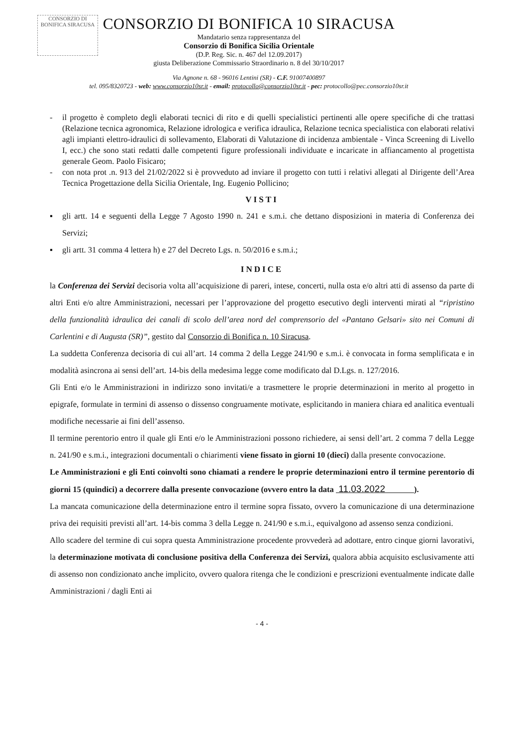CONSORZIO DI BONIFICA SIRACUSA
CONSORZIO DI BONIFICA 10 SIRACUSA
Mandatario senza rappresentanza del
Consorzio di Bonifica Sicilia Orientale
(D.P. Reg. Sic. n. 467 del 12.09.2017)
giusta Deliberazione Commissario Straordinario n. 8 del 30/10/2017
Via Agnone n. 68 - 96016 Lentini (SR) - C.F. 91007400897
tel. 095/8320723 - web: www.consorzio10sr.it - email: protocollo@consorzio10sr.it - pec: protocollo@pec.consorzio10sr.it
- il progetto è completo degli elaborati tecnici di rito e di quelli specialistici pertinenti alle opere specifiche di che trattasi (Relazione tecnica agronomica, Relazione idrologica e verifica idraulica, Relazione tecnica specialistica con elaborati relativi agli impianti elettro-idraulici di sollevamento, Elaborati di Valutazione di incidenza ambientale - Vinca Screening di Livello I, ecc.) che sono stati redatti dalle competenti figure professionali individuate e incaricate in affiancamento al progettista generale Geom. Paolo Fisicaro;
- con nota prot .n. 913 del 21/02/2022 si è provveduto ad inviare il progetto con tutti i relativi allegati al Dirigente dell’Area Tecnica Progettazione della Sicilia Orientale, Ing. Eugenio Pollicino;
VISTI
▪ gli artt. 14 e seguenti della Legge 7 Agosto 1990 n. 241 e s.m.i. che dettano disposizioni in materia di Conferenza dei Servizi;
▪ gli artt. 31 comma 4 lettera h) e 27 del Decreto Lgs. n. 50/2016 e s.m.i.;
INDICE
la Conferenza dei Servizi decisoria volta all’acquisizione di pareri, intese, concerti, nulla osta e/o altri atti di assenso da parte di altri Enti e/o altre Amministrazioni, necessari per l’approvazione del progetto esecutivo degli interventi mirati al “ripristino della funzionalità idraulica dei canali di scolo dell’area nord del comprensorio del «Pantano Gelsari» sito nei Comuni di Carlentini e di Augusta (SR)”, gestito dal Consorzio di Bonifica n. 10 Siracusa.
La suddetta Conferenza decisoria di cui all’art. 14 comma 2 della Legge 241/90 e s.m.i. è convocata in forma semplificata e in modalità asincrona ai sensi dell’art. 14-bis della medesima legge come modificato dal D.Lgs. n. 127/2016.
Gli Enti e/o le Amministrazioni in indirizzo sono invitati/e a trasmettere le proprie determinazioni in merito al progetto in epigrafe, formulate in termini di assenso o dissenso congruamente motivate, esplicitando in maniera chiara ed analitica eventuali modifiche necessarie ai fini dell’assenso.
Il termine perentorio entro il quale gli Enti e/o le Amministrazioni possono richiedere, ai sensi dell’art. 2 comma 7 della Legge n. 241/90 e s.m.i., integrazioni documentali o chiarimenti viene fissato in giorni 10 (dieci) dalla presente convocazione.
Le Amministrazioni e gli Enti coinvolti sono chiamati a rendere le proprie determinazioni entro il termine perentorio di giorni 15 (quindici) a decorrere dalla presente convocazione (ovvero entro la data 11.03.2022 ).
La mancata comunicazione della determinazione entro il termine sopra fissato, ovvero la comunicazione di una determinazione priva dei requisiti previsti all’art. 14-bis comma 3 della Legge n. 241/90 e s.m.i., equivalgono ad assenso senza condizioni.
Allo scadere del termine di cui sopra questa Amministrazione procedente provvederà ad adottare, entro cinque giorni lavorativi, la determinazione motivata di conclusione positiva della Conferenza dei Servizi, qualora abbia acquisito esclusivamente atti di assenso non condizionato anche implicito, ovvero qualora ritenga che le condizioni e prescrizioni eventualmente indicate dalle Amministrazioni / dagli Enti ai
- 4 -